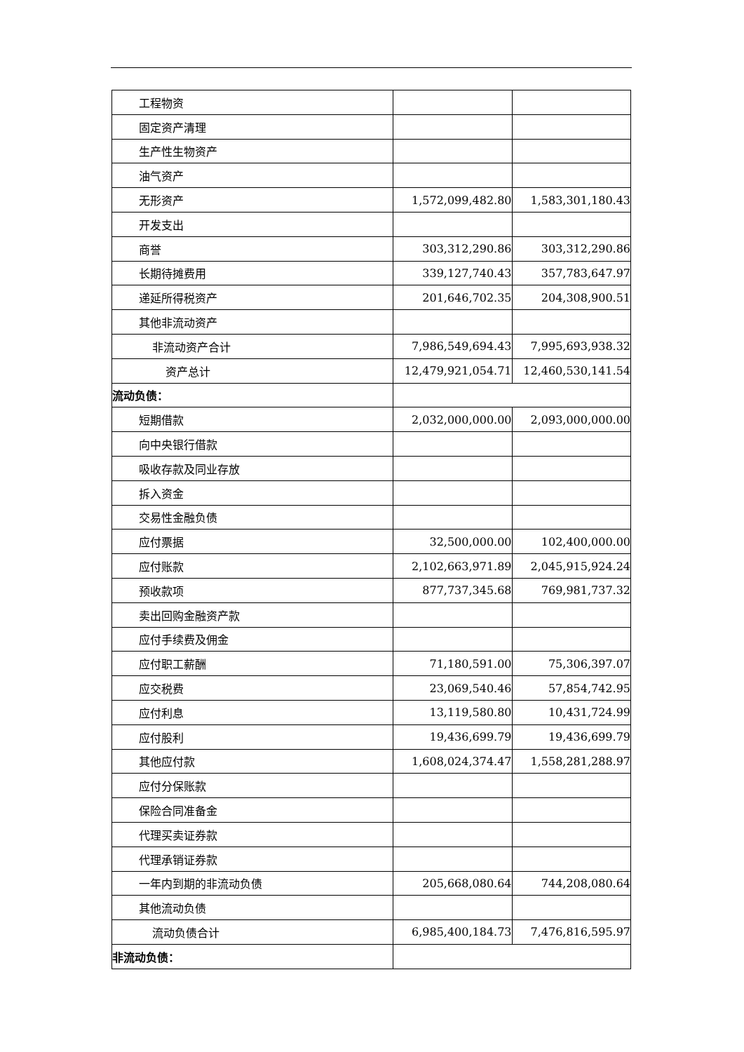| 工程物资 | | |
| 固定资产清理 | | |
| 生产性生物资产 | | |
| 油气资产 | | |
| 无形资产 | 1,572,099,482.80 | 1,583,301,180.43 |
| 开发支出 | | |
| 商誉 | 303,312,290.86 | 303,312,290.86 |
| 长期待摊费用 | 339,127,740.43 | 357,783,647.97 |
| 递延所得税资产 | 201,646,702.35 | 204,308,900.51 |
| 其他非流动资产 | | |
| 非流动资产合计 | 7,986,549,694.43 | 7,995,693,938.32 |
| 资产总计 | 12,479,921,054.71 | 12,460,530,141.54 |
| 流动负债： | | |
| 短期借款 | 2,032,000,000.00 | 2,093,000,000.00 |
| 向中央银行借款 | | |
| 吸收存款及同业存放 | | |
| 拆入资金 | | |
| 交易性金融负债 | | |
| 应付票据 | 32,500,000.00 | 102,400,000.00 |
| 应付账款 | 2,102,663,971.89 | 2,045,915,924.24 |
| 预收款项 | 877,737,345.68 | 769,981,737.32 |
| 卖出回购金融资产款 | | |
| 应付手续费及佣金 | | |
| 应付职工薪酬 | 71,180,591.00 | 75,306,397.07 |
| 应交税费 | 23,069,540.46 | 57,854,742.95 |
| 应付利息 | 13,119,580.80 | 10,431,724.99 |
| 应付股利 | 19,436,699.79 | 19,436,699.79 |
| 其他应付款 | 1,608,024,374.47 | 1,558,281,288.97 |
| 应付分保账款 | | |
| 保险合同准备金 | | |
| 代理买卖证券款 | | |
| 代理承销证券款 | | |
| 一年内到期的非流动负债 | 205,668,080.64 | 744,208,080.64 |
| 其他流动负债 | | |
| 流动负债合计 | 6,985,400,184.73 | 7,476,816,595.97 |
| 非流动负债： | | |